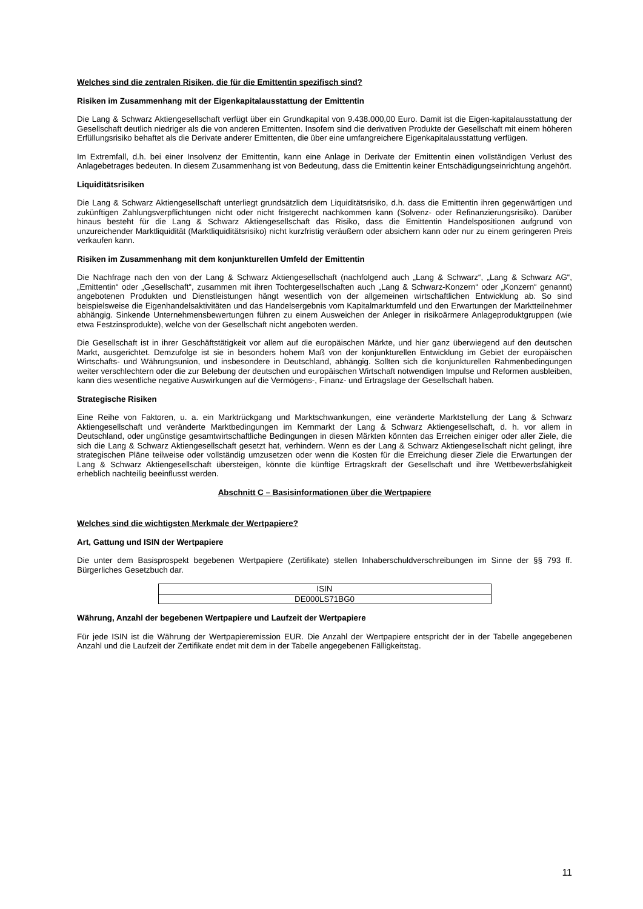Welches sind die zentralen Risiken, die für die Emittentin spezifisch sind?
Risiken im Zusammenhang mit der Eigenkapitalausstattung der Emittentin
Die Lang & Schwarz Aktiengesellschaft verfügt über ein Grundkapital von 9.438.000,00 Euro. Damit ist die Eigen-kapitalausstattung der Gesellschaft deutlich niedriger als die von anderen Emittenten. Insofern sind die derivativen Produkte der Gesellschaft mit einem höheren Erfüllungsrisiko behaftet als die Derivate anderer Emittenten, die über eine umfangreichere Eigenkapitalausstattung verfügen.
Im Extremfall, d.h. bei einer Insolvenz der Emittentin, kann eine Anlage in Derivate der Emittentin einen vollständigen Verlust des Anlagebetrages bedeuten. In diesem Zusammenhang ist von Bedeutung, dass die Emittentin keiner Entschädigungseinrichtung angehört.
Liquiditätsrisiken
Die Lang & Schwarz Aktiengesellschaft unterliegt grundsätzlich dem Liquiditätsrisiko, d.h. dass die Emittentin ihren gegenwärtigen und zukünftigen Zahlungsverpflichtungen nicht oder nicht fristgerecht nachkommen kann (Solvenz- oder Refinanzierungsrisiko). Darüber hinaus besteht für die Lang & Schwarz Aktiengesellschaft das Risiko, dass die Emittentin Handelspositionen aufgrund von unzureichender Marktliquidität (Marktliquiditätsrisiko) nicht kurzfristig veräußern oder absichern kann oder nur zu einem geringeren Preis verkaufen kann.
Risiken im Zusammenhang mit dem konjunkturellen Umfeld der Emittentin
Die Nachfrage nach den von der Lang & Schwarz Aktiengesellschaft (nachfolgend auch „Lang & Schwarz“, „Lang & Schwarz AG“, „Emittentin“ oder „Gesellschaft“, zusammen mit ihren Tochtergesellschaften auch „Lang & Schwarz-Konzern“ oder „Konzern“ genannt) angebotenen Produkten und Dienstleistungen hängt wesentlich von der allgemeinen wirtschaftlichen Entwicklung ab. So sind beispielsweise die Eigenhandelsaktivitäten und das Handelsergebnis vom Kapitalmarktumfeld und den Erwartungen der Marktteilnehmer abhängig. Sinkende Unternehmensbewertungen führen zu einem Ausweichen der Anleger in risikoärmere Anlageproduktgruppen (wie etwa Festzinsprodukte), welche von der Gesellschaft nicht angeboten werden.
Die Gesellschaft ist in ihrer Geschäftstätigkeit vor allem auf die europäischen Märkte, und hier ganz überwiegend auf den deutschen Markt, ausgerichtet. Demzufolge ist sie in besonders hohem Maß von der konjunkturellen Entwicklung im Gebiet der europäischen Wirtschafts- und Währungsunion, und insbesondere in Deutschland, abhängig. Sollten sich die konjunkturellen Rahmenbedingungen weiter verschlechtern oder die zur Belebung der deutschen und europäischen Wirtschaft notwendigen Impulse und Reformen ausbleiben, kann dies wesentliche negative Auswirkungen auf die Vermögens-, Finanz- und Ertragslage der Gesellschaft haben.
Strategische Risiken
Eine Reihe von Faktoren, u. a. ein Marktrückgang und Marktschwankungen, eine veränderte Marktstellung der Lang & Schwarz Aktiengesellschaft und veränderte Marktbedingungen im Kernmarkt der Lang & Schwarz Aktiengesellschaft, d. h. vor allem in Deutschland, oder ungünstige gesamtwirtschaftliche Bedingungen in diesen Märkten könnten das Erreichen einiger oder aller Ziele, die sich die Lang & Schwarz Aktiengesellschaft gesetzt hat, verhindern. Wenn es der Lang & Schwarz Aktiengesellschaft nicht gelingt, ihre strategischen Pläne teilweise oder vollständig umzusetzen oder wenn die Kosten für die Erreichung dieser Ziele die Erwartungen der Lang & Schwarz Aktiengesellschaft übersteigen, könnte die künftige Ertragskraft der Gesellschaft und ihre Wettbewerbsfähigkeit erheblich nachteilig beeinflusst werden.
Abschnitt C – Basisinformationen über die Wertpapiere
Welches sind die wichtigsten Merkmale der Wertpapiere?
Art, Gattung und ISIN der Wertpapiere
Die unter dem Basisprospekt begebenen Wertpapiere (Zertifikate) stellen Inhaberschuldverschreibungen im Sinne der §§ 793 ff. Bürgerliches Gesetzbuch dar.
| ISIN |
| DE000LS71BG0 |
Währung, Anzahl der begebenen Wertpapiere und Laufzeit der Wertpapiere
Für jede ISIN ist die Währung der Wertpapieremission EUR. Die Anzahl der Wertpapiere entspricht der in der Tabelle angegebenen Anzahl und die Laufzeit der Zertifikate endet mit dem in der Tabelle angegebenen Fälligkeitstag.
11